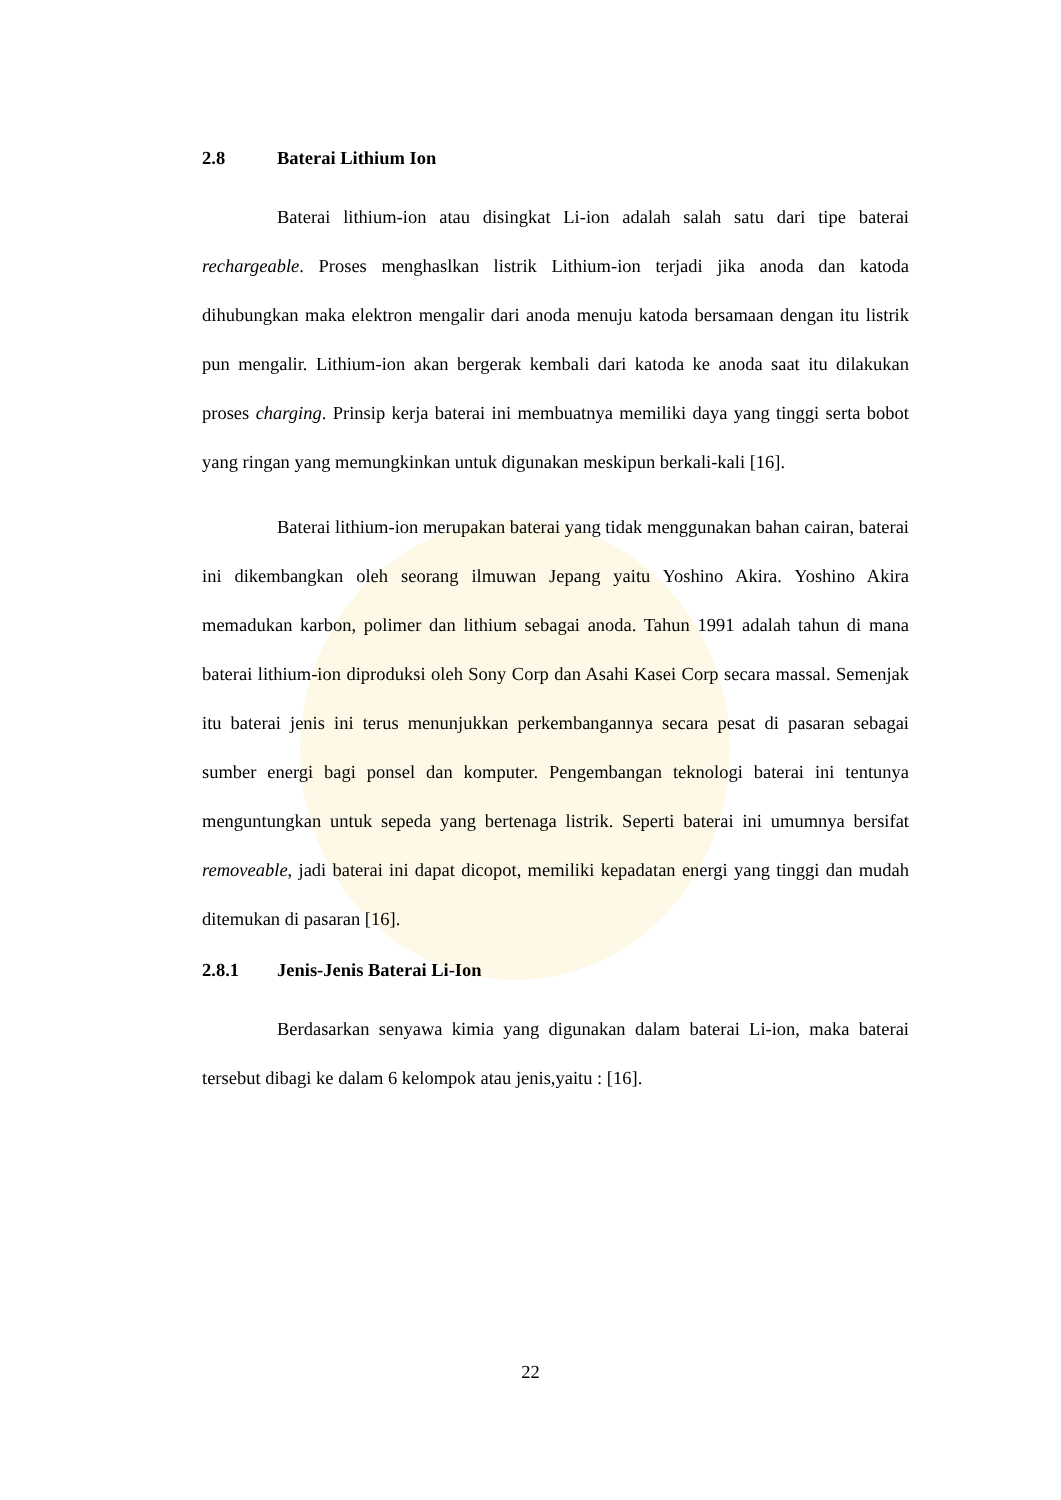2.8 Baterai Lithium Ion
Baterai lithium-ion atau disingkat Li-ion adalah salah satu dari tipe baterai rechargeable. Proses menghaslkan listrik Lithium-ion terjadi jika anoda dan katoda dihubungkan maka elektron mengalir dari anoda menuju katoda bersamaan dengan itu listrik pun mengalir. Lithium-ion akan bergerak kembali dari katoda ke anoda saat itu dilakukan proses charging. Prinsip kerja baterai ini membuatnya memiliki daya yang tinggi serta bobot yang ringan yang memungkinkan untuk digunakan meskipun berkali-kali [16].
Baterai lithium-ion merupakan baterai yang tidak menggunakan bahan cairan, baterai ini dikembangkan oleh seorang ilmuwan Jepang yaitu Yoshino Akira. Yoshino Akira memadukan karbon, polimer dan lithium sebagai anoda. Tahun 1991 adalah tahun di mana baterai lithium-ion diproduksi oleh Sony Corp dan Asahi Kasei Corp secara massal. Semenjak itu baterai jenis ini terus menunjukkan perkembangannya secara pesat di pasaran sebagai sumber energi bagi ponsel dan komputer. Pengembangan teknologi baterai ini tentunya menguntungkan untuk sepeda yang bertenaga listrik. Seperti baterai ini umumnya bersifat removeable, jadi baterai ini dapat dicopot, memiliki kepadatan energi yang tinggi dan mudah ditemukan di pasaran [16].
2.8.1 Jenis-Jenis Baterai Li-Ion
Berdasarkan senyawa kimia yang digunakan dalam baterai Li-ion, maka baterai tersebut dibagi ke dalam 6 kelompok atau jenis,yaitu : [16].
22